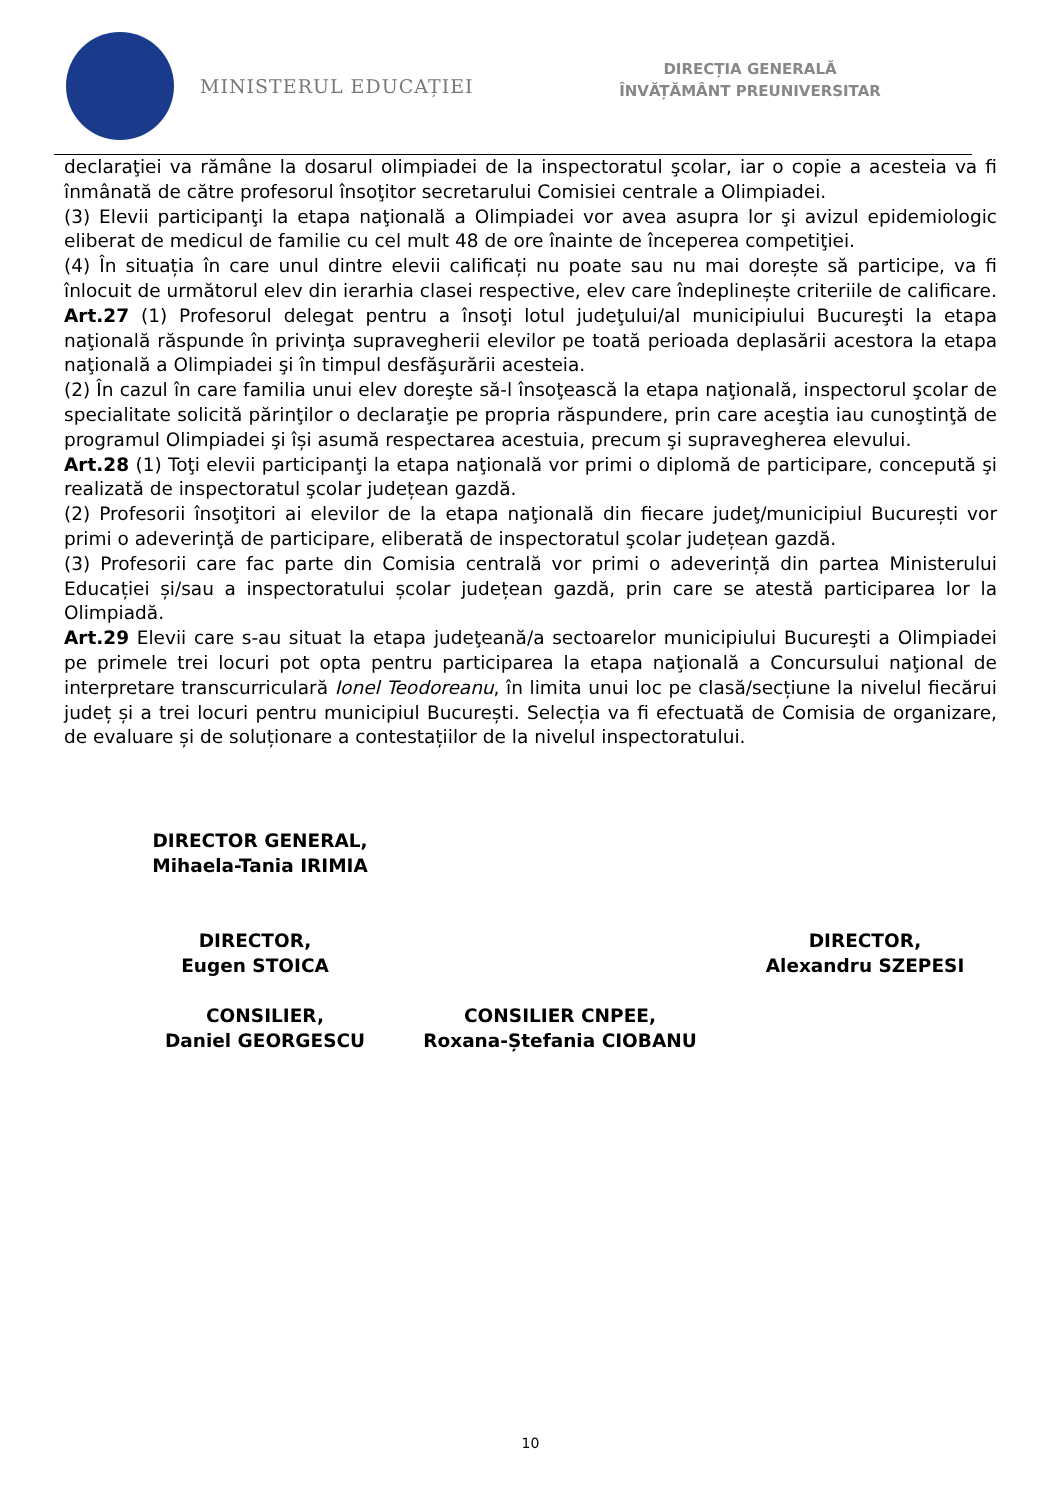MINISTERUL EDUCAȚIEI
DIRECȚIA GENERALĂ
ÎNVĂȚĂMÂNT PREUNIVERSITAR
declaraţiei va rămâne la dosarul olimpiadei de la inspectoratul şcolar, iar o copie a acesteia va fi înmânată de către profesorul însoţitor secretarului Comisiei centrale a Olimpiadei.
(3) Elevii participanţi la etapa naţională a Olimpiadei vor avea asupra lor şi avizul epidemiologic eliberat de medicul de familie cu cel mult 48 de ore înainte de începerea competiţiei.
(4) În situația în care unul dintre elevii calificați nu poate sau nu mai dorește să participe, va fi înlocuit de următorul elev din ierarhia clasei respective, elev care îndeplinește criteriile de calificare.
Art.27 (1) Profesorul delegat pentru a însoţi lotul judeţului/al municipiului Bucureşti la etapa naţională răspunde în privinţa supravegherii elevilor pe toată perioada deplasării acestora la etapa naţională a Olimpiadei şi în timpul desfăşurării acesteia.
(2) În cazul în care familia unui elev doreşte să-l însoţească la etapa naţională, inspectorul şcolar de specialitate solicită părinţilor o declaraţie pe propria răspundere, prin care aceştia iau cunoştinţă de programul Olimpiadei şi își asumă respectarea acestuia, precum şi supravegherea elevului.
Art.28 (1) Toţi elevii participanţi la etapa naţională vor primi o diplomă de participare, concepută şi realizată de inspectoratul şcolar județean gazdă.
(2) Profesorii însoţitori ai elevilor de la etapa naţională din fiecare judeţ/municipiul București vor primi o adeverinţă de participare, eliberată de inspectoratul şcolar județean gazdă.
(3) Profesorii care fac parte din Comisia centrală vor primi o adeverință din partea Ministerului Educației și/sau a inspectoratului școlar județean gazdă, prin care se atestă participarea lor la Olimpiadă.
Art.29 Elevii care s-au situat la etapa judeţeană/a sectoarelor municipiului Bucureşti a Olimpiadei pe primele trei locuri pot opta pentru participarea la etapa naţională a Concursului naţional de interpretare transcurriculară Ionel Teodoreanu, în limita unui loc pe clasă/secțiune la nivelul fiecărui județ și a trei locuri pentru municipiul București. Selecția va fi efectuată de Comisia de organizare, de evaluare și de soluționare a contestațiilor de la nivelul inspectoratului.
DIRECTOR GENERAL,
Mihaela-Tania IRIMIA
DIRECTOR,
Eugen STOICA
DIRECTOR,
Alexandru SZEPESI
CONSILIER,
Daniel GEORGESCU
CONSILIER CNPEE,
Roxana-Ștefania CIOBANU
10